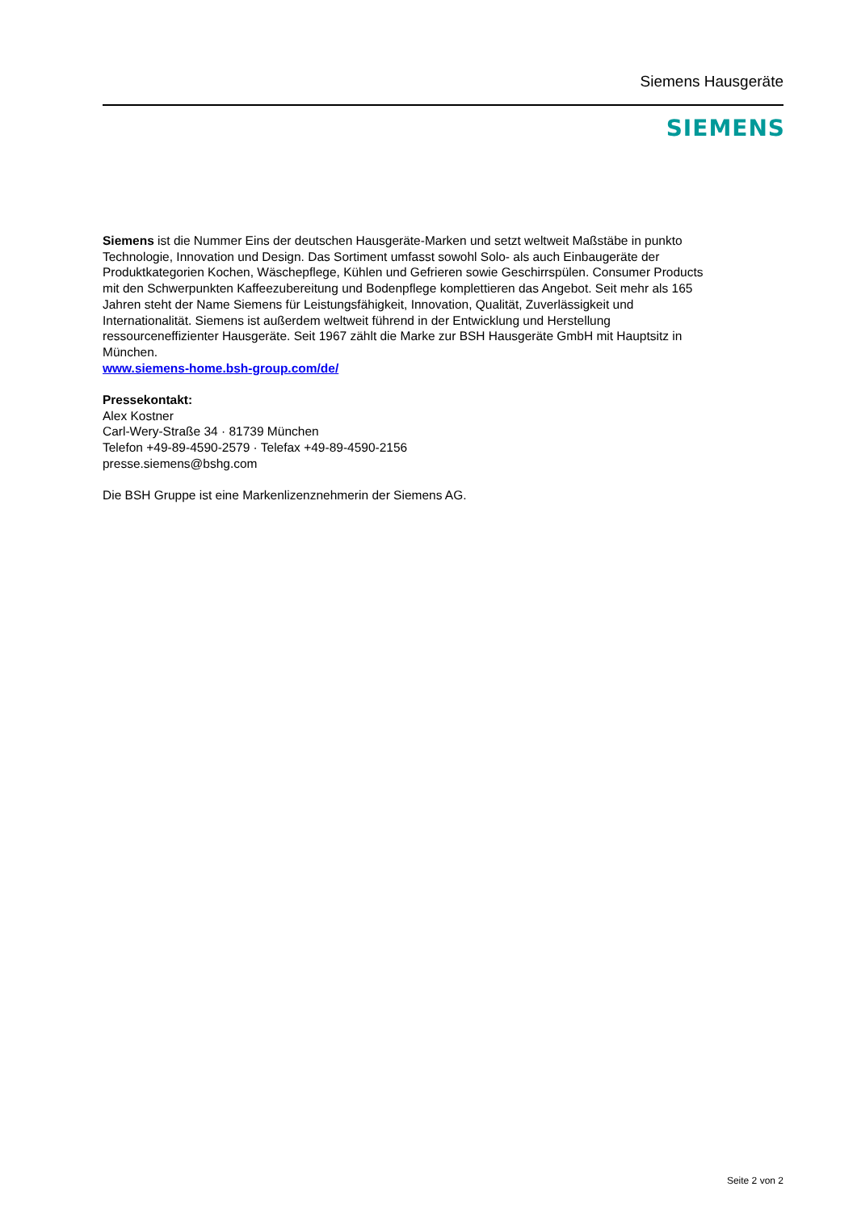Siemens Hausgeräte
SIEMENS
Siemens ist die Nummer Eins der deutschen Hausgeräte-Marken und setzt weltweit Maßstäbe in punkto Technologie, Innovation und Design. Das Sortiment umfasst sowohl Solo- als auch Einbaugeräte der Produktkategorien Kochen, Wäschepflege, Kühlen und Gefrieren sowie Geschirrspülen. Consumer Products mit den Schwerpunkten Kaffeezubereitung und Bodenpflege komplettieren das Angebot. Seit mehr als 165 Jahren steht der Name Siemens für Leistungsfähigkeit, Innovation, Qualität, Zuverlässigkeit und Internationalität. Siemens ist außerdem weltweit führend in der Entwicklung und Herstellung ressourceneffizienter Hausgeräte. Seit 1967 zählt die Marke zur BSH Hausgeräte GmbH mit Hauptsitz in München.
www.siemens-home.bsh-group.com/de/
Pressekontakt:
Alex Kostner
Carl-Wery-Straße 34 · 81739 München
Telefon +49-89-4590-2579 · Telefax +49-89-4590-2156
presse.siemens@bshg.com
Die BSH Gruppe ist eine Markenlizenznehmerin der Siemens AG.
Seite 2 von 2